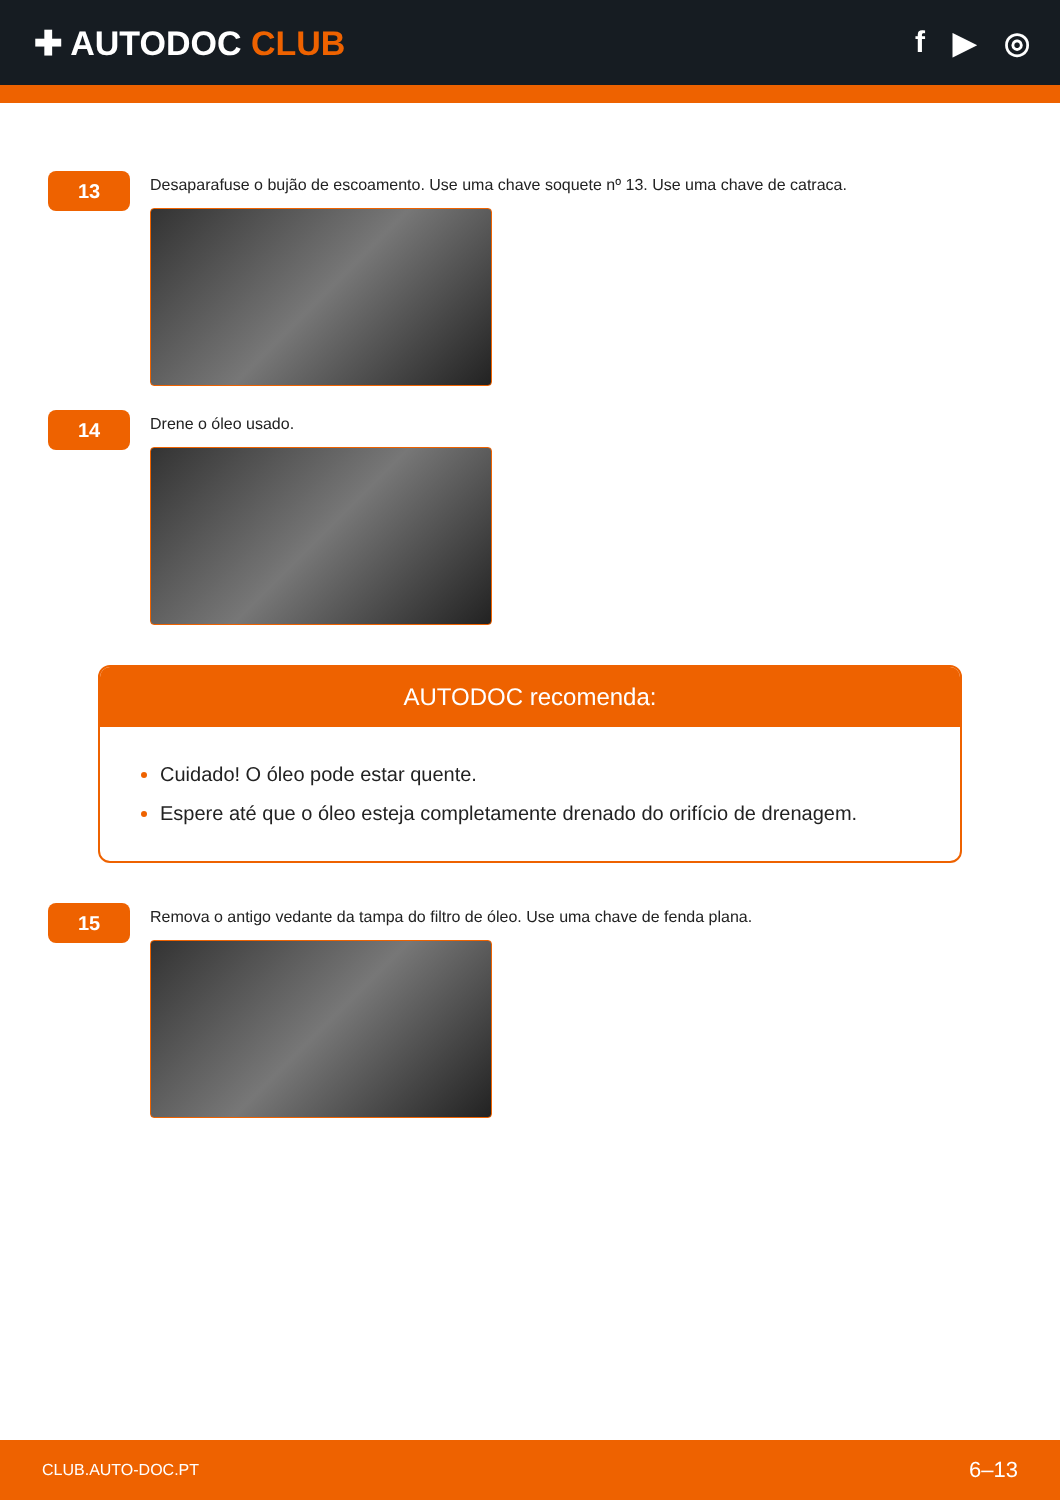✚ AUTODOC CLUB f ▶ ◎
13
Desaparafuse o bujão de escoamento. Use uma chave soquete nº 13. Use uma chave de catraca.
14
Drene o óleo usado.
AUTODOC recomenda:
Cuidado! O óleo pode estar quente.
Espere até que o óleo esteja completamente drenado do orifício de drenagem.
15
Remova o antigo vedante da tampa do filtro de óleo. Use uma chave de fenda plana.
CLUB.AUTO-DOC.PT 6–13